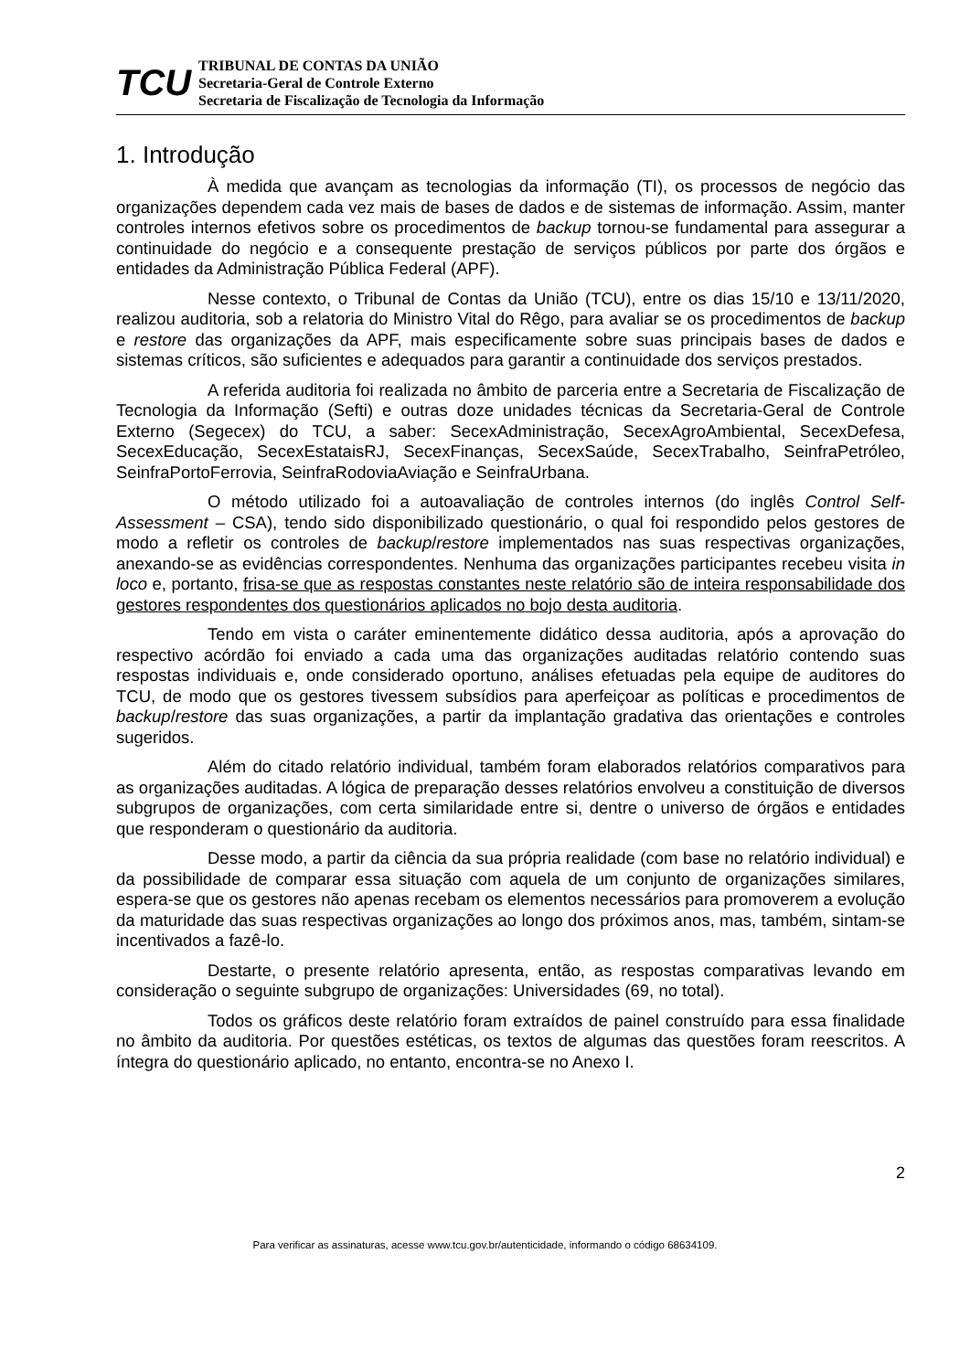TCU
TRIBUNAL DE CONTAS DA UNIÃO
Secretaria-Geral de Controle Externo
Secretaria de Fiscalização de Tecnologia da Informação
1. Introdução
À medida que avançam as tecnologias da informação (TI), os processos de negócio das organizações dependem cada vez mais de bases de dados e de sistemas de informação. Assim, manter controles internos efetivos sobre os procedimentos de backup tornou-se fundamental para assegurar a continuidade do negócio e a consequente prestação de serviços públicos por parte dos órgãos e entidades da Administração Pública Federal (APF).
Nesse contexto, o Tribunal de Contas da União (TCU), entre os dias 15/10 e 13/11/2020, realizou auditoria, sob a relatoria do Ministro Vital do Rêgo, para avaliar se os procedimentos de backup e restore das organizações da APF, mais especificamente sobre suas principais bases de dados e sistemas críticos, são suficientes e adequados para garantir a continuidade dos serviços prestados.
A referida auditoria foi realizada no âmbito de parceria entre a Secretaria de Fiscalização de Tecnologia da Informação (Sefti) e outras doze unidades técnicas da Secretaria-Geral de Controle Externo (Segecex) do TCU, a saber: SecexAdministração, SecexAgroAmbiental, SecexDefesa, SecexEducação, SecexEstataisRJ, SecexFinanças, SecexSaúde, SecexTrabalho, SeinfraPetróleo, SeinfraPortoFerrovia, SeinfraRodoviaAviação e SeinfraUrbana.
O método utilizado foi a autoavaliação de controles internos (do inglês Control Self-Assessment – CSA), tendo sido disponibilizado questionário, o qual foi respondido pelos gestores de modo a refletir os controles de backup/restore implementados nas suas respectivas organizações, anexando-se as evidências correspondentes. Nenhuma das organizações participantes recebeu visita in loco e, portanto, frisa-se que as respostas constantes neste relatório são de inteira responsabilidade dos gestores respondentes dos questionários aplicados no bojo desta auditoria.
Tendo em vista o caráter eminentemente didático dessa auditoria, após a aprovação do respectivo acórdão foi enviado a cada uma das organizações auditadas relatório contendo suas respostas individuais e, onde considerado oportuno, análises efetuadas pela equipe de auditores do TCU, de modo que os gestores tivessem subsídios para aperfeiçoar as políticas e procedimentos de backup/restore das suas organizações, a partir da implantação gradativa das orientações e controles sugeridos.
Além do citado relatório individual, também foram elaborados relatórios comparativos para as organizações auditadas. A lógica de preparação desses relatórios envolveu a constituição de diversos subgrupos de organizações, com certa similaridade entre si, dentre o universo de órgãos e entidades que responderam o questionário da auditoria.
Desse modo, a partir da ciência da sua própria realidade (com base no relatório individual) e da possibilidade de comparar essa situação com aquela de um conjunto de organizações similares, espera-se que os gestores não apenas recebam os elementos necessários para promoverem a evolução da maturidade das suas respectivas organizações ao longo dos próximos anos, mas, também, sintam-se incentivados a fazê-lo.
Destarte, o presente relatório apresenta, então, as respostas comparativas levando em consideração o seguinte subgrupo de organizações: Universidades (69, no total).
Todos os gráficos deste relatório foram extraídos de painel construído para essa finalidade no âmbito da auditoria. Por questões estéticas, os textos de algumas das questões foram reescritos. A íntegra do questionário aplicado, no entanto, encontra-se no Anexo I.
2
Para verificar as assinaturas, acesse www.tcu.gov.br/autenticidade, informando o código 68634109.